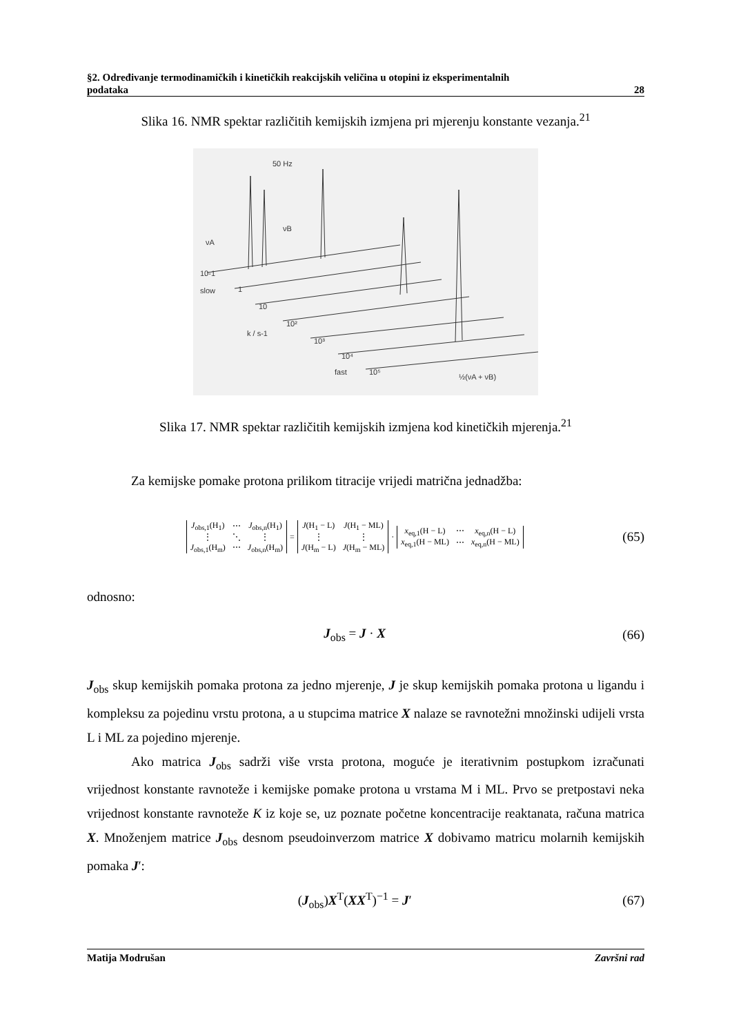§2. Određivanje termodinamičkih i kinetičkih reakcijskih veličina u otopini iz eksperimentalnih
podataka 28
Slika 16. NMR spektar različitih kemijskih izmjena pri mjerenju konstante vezanja.<sup>21</sup>
50 Hz
νA
νB
10-1
slow
1
10
10²
10³
10⁴
fast
10⁵
k / s-1
½(νA + νB)
Slika 17. NMR spektar različitih kemijskih izmjena kod kinetičkih mjerenja.<sup>21</sup>
Za kemijske pomake protona prilikom titracije vrijedi matrična jednadžba:
| J<sub>obs,1</sub>(H<sub>1</sub>) | ⋯ | J<sub>obs,n</sub>(H<sub>1</sub>) |
| ⋮ | ⋱ | ⋮ |
| J<sub>obs,1</sub>(H<sub>m</sub>) | ⋯ | J<sub>obs,n</sub>(H<sub>m</sub>) |
=
| J (H<sub>1</sub> − L) | J (H<sub>1</sub> − ML) |
| ⋮ | ⋮ |
| J (H<sub>m</sub> − L) | J (H<sub>m</sub> − ML) |
·
| x<sub>eq,1</sub>(H − L) | ⋯ | x<sub>eq,n</sub>(H − L) |
| x<sub>eq,1</sub>(H − ML) | ⋯ | x<sub>eq,n</sub>(H − ML) |
(65)
odnosno:
J<sub>obs</sub> = J · X (66)
J<sub>obs</sub> skup kemijskih pomaka protona za jedno mjerenje, J je skup kemijskih pomaka protona u ligandu i kompleksu za pojedinu vrstu protona, a u stupcima matrice X nalaze se ravnotežni množinski udijeli vrsta L i ML za pojedino mjerenje.
Ako matrica J<sub>obs</sub> sadrži više vrsta protona, moguće je iterativnim postupkom izračunati vrijednost konstante ravnoteže i kemijske pomake protona u vrstama M i ML. Prvo se pretpostavi neka vrijednost konstante ravnoteže K iz koje se, uz poznate početne koncentracije reaktanata, računa matrica X. Množenjem matrice J<sub>obs</sub> desnom pseudoinverzom matrice X dobivamo matricu molarnih kemijskih pomaka J′:
(J<sub>obs</sub>)X<sup>T</sup>(XX<sup>T</sup>)<sup>−1</sup> = J′ (67)
Matija Modrušan Završni rad